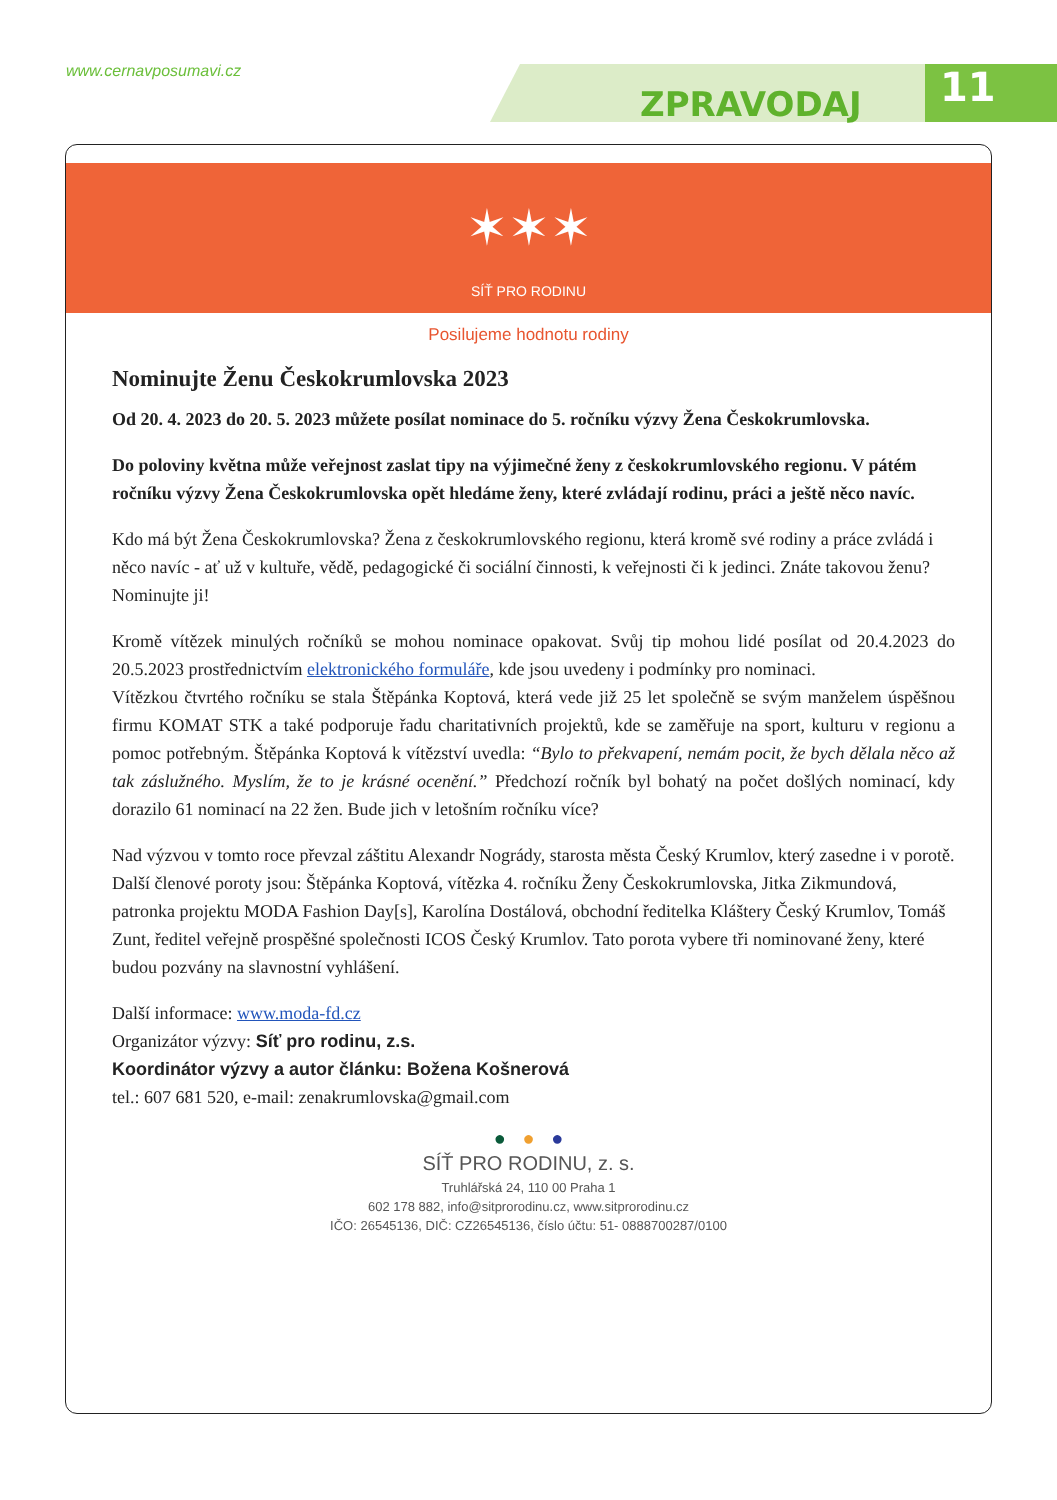www.cernavposumavi.cz
ZPRAVODAJ 11
✶✶✶
SÍŤ PRO RODINU
Posilujeme hodnotu rodiny
Nominujte Ženu Českokrumlovska 2023
Od 20. 4. 2023 do 20. 5. 2023 můžete posílat nominace do 5. ročníku výzvy Žena Českokrumlovska.
Do poloviny května může veřejnost zaslat tipy na výjimečné ženy z českokrumlovského regionu. V pátém ročníku výzvy Žena Českokrumlovska opět hledáme ženy, které zvládají rodinu, práci a ještě něco navíc.
Kdo má být Žena Českokrumlovska? Žena z českokrumlovského regionu, která kromě své rodiny a práce zvládá i něco navíc - ať už v kultuře, vědě, pedagogické či sociální činnosti, k veřejnosti či k jedinci. Znáte takovou ženu? Nominujte ji!
Kromě vítězek minulých ročníků se mohou nominace opakovat. Svůj tip mohou lidé posílat od 20.4.2023 do 20.5.2023 prostřednictvím elektronického formuláře, kde jsou uvedeny i podmínky pro nominaci.
Vítězkou čtvrtého ročníku se stala Štěpánka Koptová, která vede již 25 let společně se svým manželem úspěšnou firmu KOMAT STK a také podporuje řadu charitativních projektů, kde se zaměřuje na sport, kulturu v regionu a pomoc potřebným. Štěpánka Koptová k vítězství uvedla: “Bylo to překvapení, nemám pocit, že bych dělala něco až tak záslužného. Myslím, že to je krásné ocenění.” Předchozí ročník byl bohatý na počet došlých nominací, kdy dorazilo 61 nominací na 22 žen. Bude jich v letošním ročníku více?
Nad výzvou v tomto roce převzal záštitu Alexandr Nogrády, starosta města Český Krumlov, který zasedne i v porotě. Další členové poroty jsou: Štěpánka Koptová, vítězka 4. ročníku Ženy Českokrumlovska, Jitka Zikmundová, patronka projektu MODA Fashion Day[s], Karolína Dostálová, obchodní ředitelka Kláštery Český Krumlov, Tomáš Zunt, ředitel veřejně prospěšné společnosti ICOS Český Krumlov. Tato porota vybere tři nominované ženy, které budou pozvány na slavnostní vyhlášení.
Další informace: www.moda-fd.cz
Organizátor výzvy: Síť pro rodinu, z.s.
Koordinátor výzvy a autor článku: Božena Košnerová
tel.: 607 681 520, e-mail: zenakrumlovska@gmail.com
● ● ●
SÍŤ PRO RODINU, z. s.
Truhlářská 24, 110 00 Praha 1
602 178 882, info@sitprorodinu.cz, www.sitprorodinu.cz
IČO: 26545136, DIČ: CZ26545136, číslo účtu: 51- 0888700287/0100